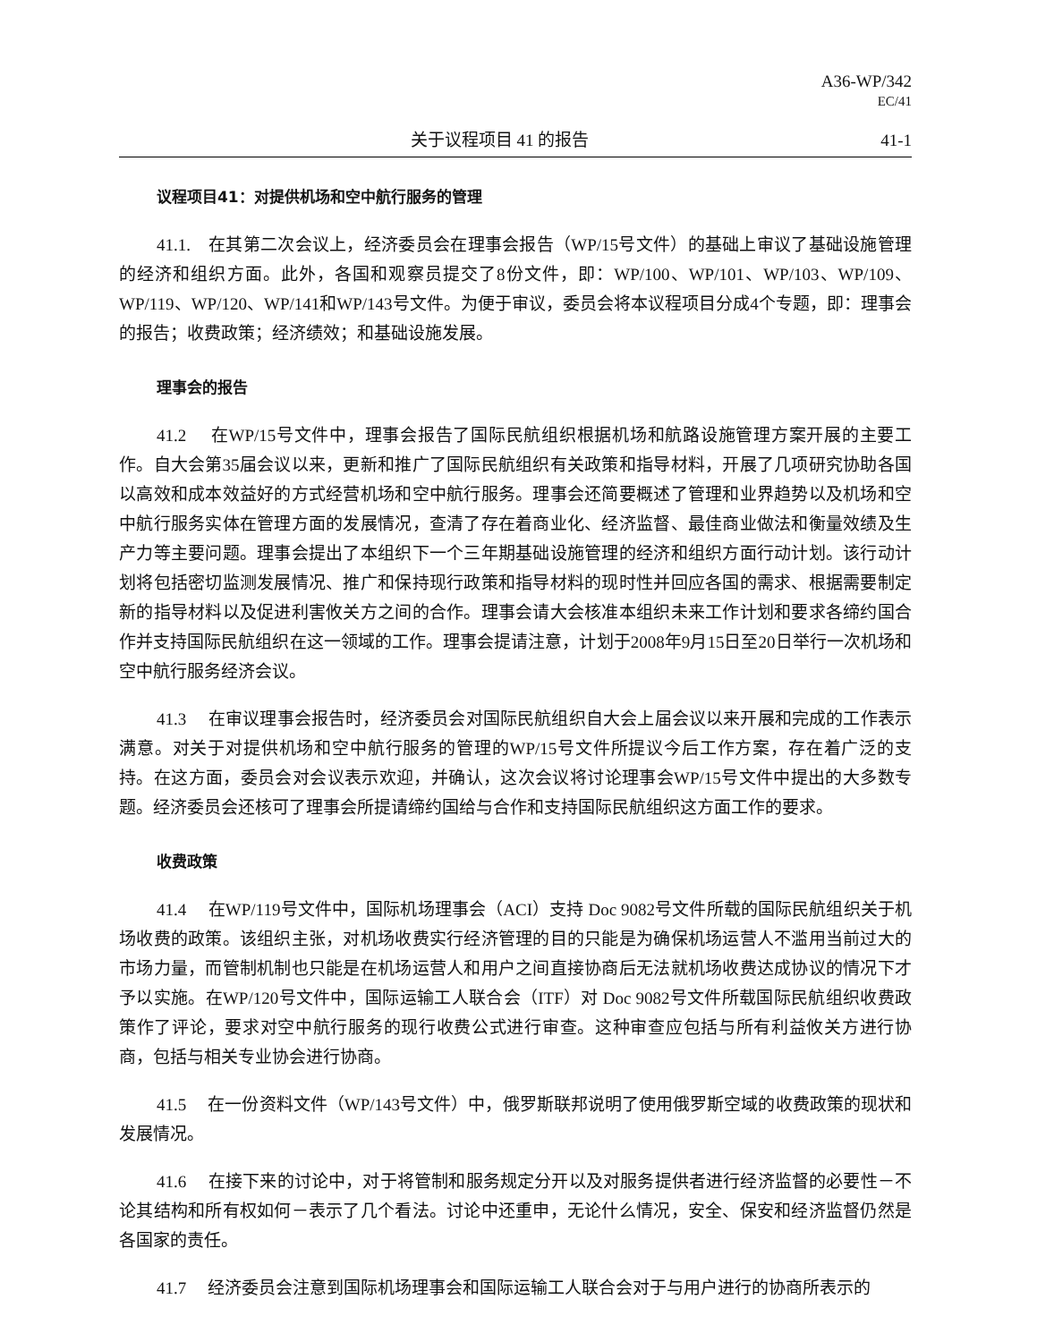A36-WP/342
EC/41
关于议程项目 41 的报告 41-1
议程项目41：对提供机场和空中航行服务的管理
41.1. 在其第二次会议上，经济委员会在理事会报告（WP/15号文件）的基础上审议了基础设施管理的经济和组织方面。此外，各国和观察员提交了8份文件，即：WP/100、WP/101、WP/103、WP/109、WP/119、WP/120、WP/141和WP/143号文件。为便于审议，委员会将本议程项目分成4个专题，即：理事会的报告；收费政策；经济绩效；和基础设施发展。
理事会的报告
41.2 在WP/15号文件中，理事会报告了国际民航组织根据机场和航路设施管理方案开展的主要工作。自大会第35届会议以来，更新和推广了国际民航组织有关政策和指导材料，开展了几项研究协助各国以高效和成本效益好的方式经营机场和空中航行服务。理事会还简要概述了管理和业界趋势以及机场和空中航行服务实体在管理方面的发展情况，查清了存在着商业化、经济监督、最佳商业做法和衡量效绩及生产力等主要问题。理事会提出了本组织下一个三年期基础设施管理的经济和组织方面行动计划。该行动计划将包括密切监测发展情况、推广和保持现行政策和指导材料的现时性并回应各国的需求、根据需要制定新的指导材料以及促进利害攸关方之间的合作。理事会请大会核准本组织未来工作计划和要求各缔约国合作并支持国际民航组织在这一领域的工作。理事会提请注意，计划于2008年9月15日至20日举行一次机场和空中航行服务经济会议。
41.3 在审议理事会报告时，经济委员会对国际民航组织自大会上届会议以来开展和完成的工作表示满意。对关于对提供机场和空中航行服务的管理的WP/15号文件所提议今后工作方案，存在着广泛的支持。在这方面，委员会对会议表示欢迎，并确认，这次会议将讨论理事会WP/15号文件中提出的大多数专题。经济委员会还核可了理事会所提请缔约国给与合作和支持国际民航组织这方面工作的要求。
收费政策
41.4 在WP/119号文件中，国际机场理事会（ACI）支持 Doc 9082号文件所载的国际民航组织关于机场收费的政策。该组织主张，对机场收费实行经济管理的目的只能是为确保机场运营人不滥用当前过大的市场力量，而管制机制也只能是在机场运营人和用户之间直接协商后无法就机场收费达成协议的情况下才予以实施。在WP/120号文件中，国际运输工人联合会（ITF）对 Doc 9082号文件所载国际民航组织收费政策作了评论，要求对空中航行服务的现行收费公式进行审查。这种审查应包括与所有利益攸关方进行协商，包括与相关专业协会进行协商。
41.5 在一份资料文件（WP/143号文件）中，俄罗斯联邦说明了使用俄罗斯空域的收费政策的现状和发展情况。
41.6 在接下来的讨论中，对于将管制和服务规定分开以及对服务提供者进行经济监督的必要性－不论其结构和所有权如何－表示了几个看法。讨论中还重申，无论什么情况，安全、保安和经济监督仍然是各国家的责任。
41.7 经济委员会注意到国际机场理事会和国际运输工人联合会对于与用户进行的协商所表示的